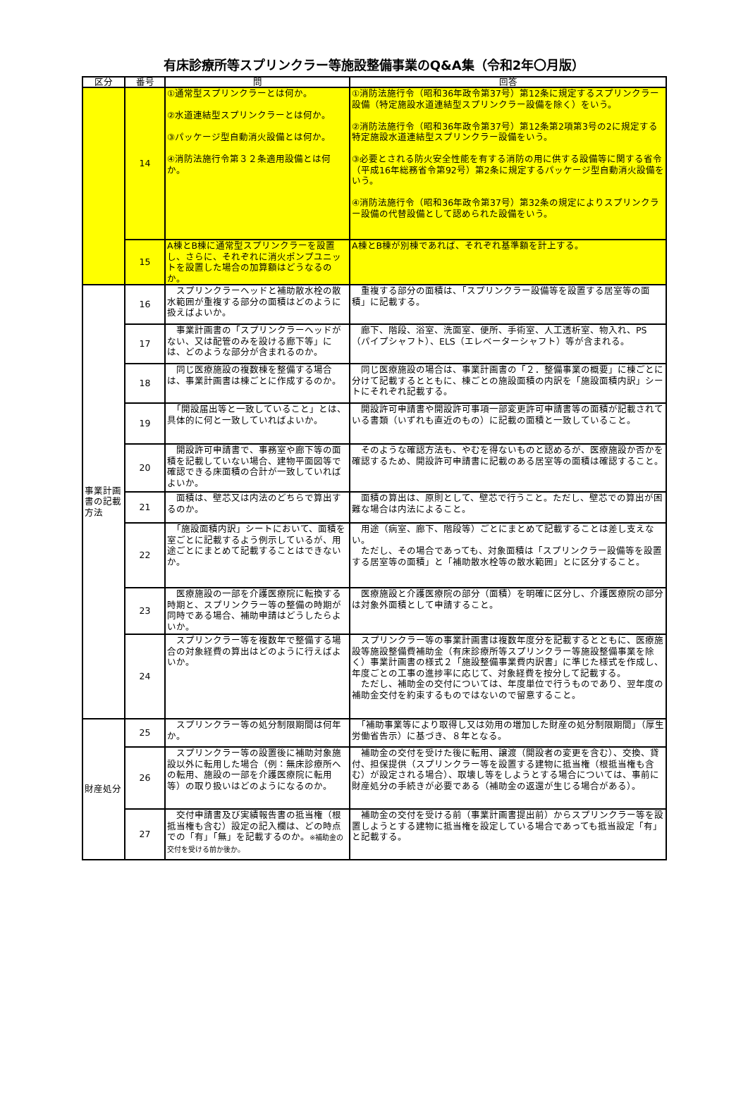有床診療所等スプリンクラー等施設整備事業のQ&A集（令和2年〇月版）
| 区分 | 番号 | 問 | 回答 |
| --- | --- | --- | --- |
| | 14 | ①通常型スプリンクラーとは何か。 ②水道連結型スプリンクラーとは何か。 ③パッケージ型自動消火設備とは何か。 ④消防法施行令第３２条適用設備とは何か。 | ①消防法施行令（昭和36年政令第37号）第12条に規定するスプリンクラー設備（特定施設水道連結型スプリンクラー設備を除く）をいう。 ②消防法施行令（昭和36年政令第37号）第12条第2項第3号の2に規定する特定施設水道連結型スプリンクラー設備をいう。 ③必要とされる防火安全性能を有する消防の用に供する設備等に関する省令（平成16年総務省令第92号）第2条に規定するパッケージ型自動消火設備をいう。 ④消防法施行令（昭和36年政令第37号）第32条の規定によりスプリンクラー設備の代替設備として認められた設備をいう。 |
| | 15 | A棟とB棟に通常型スプリンクラーを設置し、さらに、それぞれに消火ポンプユニットを設置した場合の加算額はどうなるのか。 | A棟とB棟が別棟であれば、それぞれ基準額を計上する。 |
| 事業計画書の記載方法 | 16 | スプリンクラーヘッドと補助散水栓の散水範囲が重複する部分の面積はどのように扱えばよいか。 | 重複する部分の面積は、「スプリンクラー設備等を設置する居室等の面積」に記載する。 |
| | 17 | 事業計画書の「スプリンクラーヘッドがない、又は配管のみを設ける廊下等」には、どのような部分が含まれるのか。 | 廊下、階段、浴室、洗面室、便所、手術室、人工透析室、物入れ、PS（パイプシャフト）、ELS（エレベーターシャフト）等が含まれる。 |
| | 18 | 同じ医療施設の複数棟を整備する場合は、事業計画書は棟ごとに作成するのか。 | 同じ医療施設の場合は、事業計画書の「２．整備事業の概要」に棟ごとに分けて記載するとともに、棟ごとの施設面積の内訳を「施設面積内訳」シートにそれぞれ記載する。 |
| | 19 | 「開設届出等と一致していること」とは、具体的に何と一致していればよいか。 | 開設許可申請書や開設許可事項一部変更許可申請書等の面積が記載されている書類（いずれも直近のもの）に記載の面積と一致していること。 |
| | 20 | 開設許可申請書で、事務室や廊下等の面積を記載していない場合、建物平面図等で確認できる床面積の合計が一致していればよいか。 | そのような確認方法も、やむを得ないものと認めるが、医療施設か否かを確認するため、開設許可申請書に記載のある居室等の面積は確認すること。 |
| | 21 | 面積は、壁芯又は内法のどちらで算出するのか。 | 面積の算出は、原則として、壁芯で行うこと。ただし、壁芯での算出が困難な場合は内法によること。 |
| | 22 | 「施設面積内訳」シートにおいて、面積を室ごとに記載するよう例示しているが、用途ごとにまとめて記載することはできないか。 | 用途（病室、廊下、階段等）ごとにまとめて記載することは差し支えない。 ただし、その場合であっても、対象面積は「スプリンクラー設備等を設置する居室等の面積」と「補助散水栓等の散水範囲」とに区分すること。 |
| | 23 | 医療施設の一部を介護医療院に転換する時期と、スプリンクラー等の整備の時期が同時である場合、補助申請はどうしたらよいか。 | 医療施設と介護医療院の部分（面積）を明確に区分し、介護医療院の部分は対象外面積として申請すること。 |
| | 24 | スプリンクラー等を複数年で整備する場合の対象経費の算出はどのように行えばよいか。 | スプリンクラー等の事業計画書は複数年度分を記載するとともに、医療施設等施設整備費補助金（有床診療所等スプリンクラー等施設整備事業を除く）事業計画書の様式２「施設整備事業費内訳書」に準じた様式を作成し、年度ごとの工事の進捗率に応じて、対象経費を按分して記載する。 ただし、補助金の交付については、年度単位で行うものであり、翌年度の補助金交付を約束するものではないので留意すること。 |
| 財産処分 | 25 | スプリンクラー等の処分制限期間は何年か。 | 「補助事業等により取得し又は効用の増加した財産の処分制限期間」（厚生労働省告示）に基づき、８年となる。 |
| | 26 | スプリンクラー等の設置後に補助対象施設以外に転用した場合（例：無床診療所への転用、施設の一部を介護医療院に転用等）の取り扱いはどのようになるのか。 | 補助金の交付を受けた後に転用、譲渡（開設者の変更を含む）、交換、貸付、担保提供（スプリンクラー等を設置する建物に抵当権（根抵当権も含む）が設定される場合）、取壊し等をしようとする場合については、事前に財産処分の手続きが必要である（補助金の返還が生じる場合がある）。 |
| | 27 | 交付申請書及び実績報告書の抵当権（根抵当権も含む）設定の記入欄は、どの時点での「有」「無」を記載するのか。 ※補助金の交付を受ける前か後か。 | 補助金の交付を受ける前（事業計画書提出前）からスプリンクラー等を設置しようとする建物に抵当権を設定している場合であっても抵当設定「有」と記載する。 |